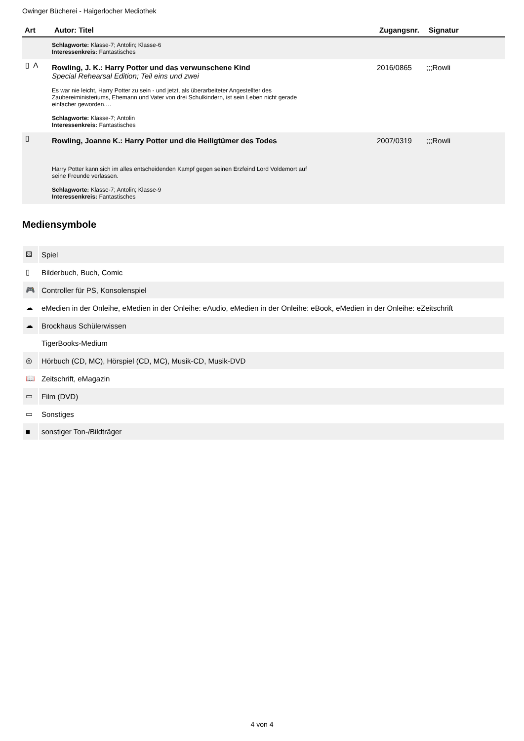Owinger Bücherei - Haigerlocher Mediothek
| Art | Autor: Titel | Zugangsnr. | Signatur |
| --- | --- | --- | --- |
| | Schlagworte: Klasse-7; Antolin; Klasse-6 Interessenkreis: Fantastisches | | |
| ▯ A | Rowling, J. K.: Harry Potter und das verwunschene Kind Special Rehearsal Edition; Teil eins und zwei Es war nie leicht, Harry Potter zu sein - und jetzt, als überarbeiteter Angestellter des Zaubereiministeriums, Ehemann und Vater von drei Schulkindern, ist sein Leben nicht gerade einfacher geworden.… Schlagworte: Klasse-7; Antolin Interessenkreis: Fantastisches | 2016/0865 | ;;;Rowli |
| ▯ | Rowling, Joanne K.: Harry Potter und die Heiligtümer des Todes Harry Potter kann sich im alles entscheidenden Kampf gegen seinen Erzfeind Lord Voldemort auf seine Freunde verlassen. Schlagworte: Klasse-7; Antolin; Klasse-9 Interessenkreis: Fantastisches | 2007/0319 | ;;;Rowli |
Mediensymbole
| ⚄ | Spiel |
| ▯ | Bilderbuch, Buch, Comic |
| 🎮 | Controller für PS, Konsolenspiel |
| ☁ | eMedien in der Onleihe, eMedien in der Onleihe: eAudio, eMedien in der Onleihe: eBook, eMedien in der Onleihe: eZeitschrift |
| ☁ | Brockhaus Schülerwissen |
| | TigerBooks-Medium |
| ◎ | Hörbuch (CD, MC), Hörspiel (CD, MC), Musik-CD, Musik-DVD |
| 📖 | Zeitschrift, eMagazin |
| ▭ | Film (DVD) |
| ▭ | Sonstiges |
| ■ | sonstiger Ton-/Bildträger |
4 von 4